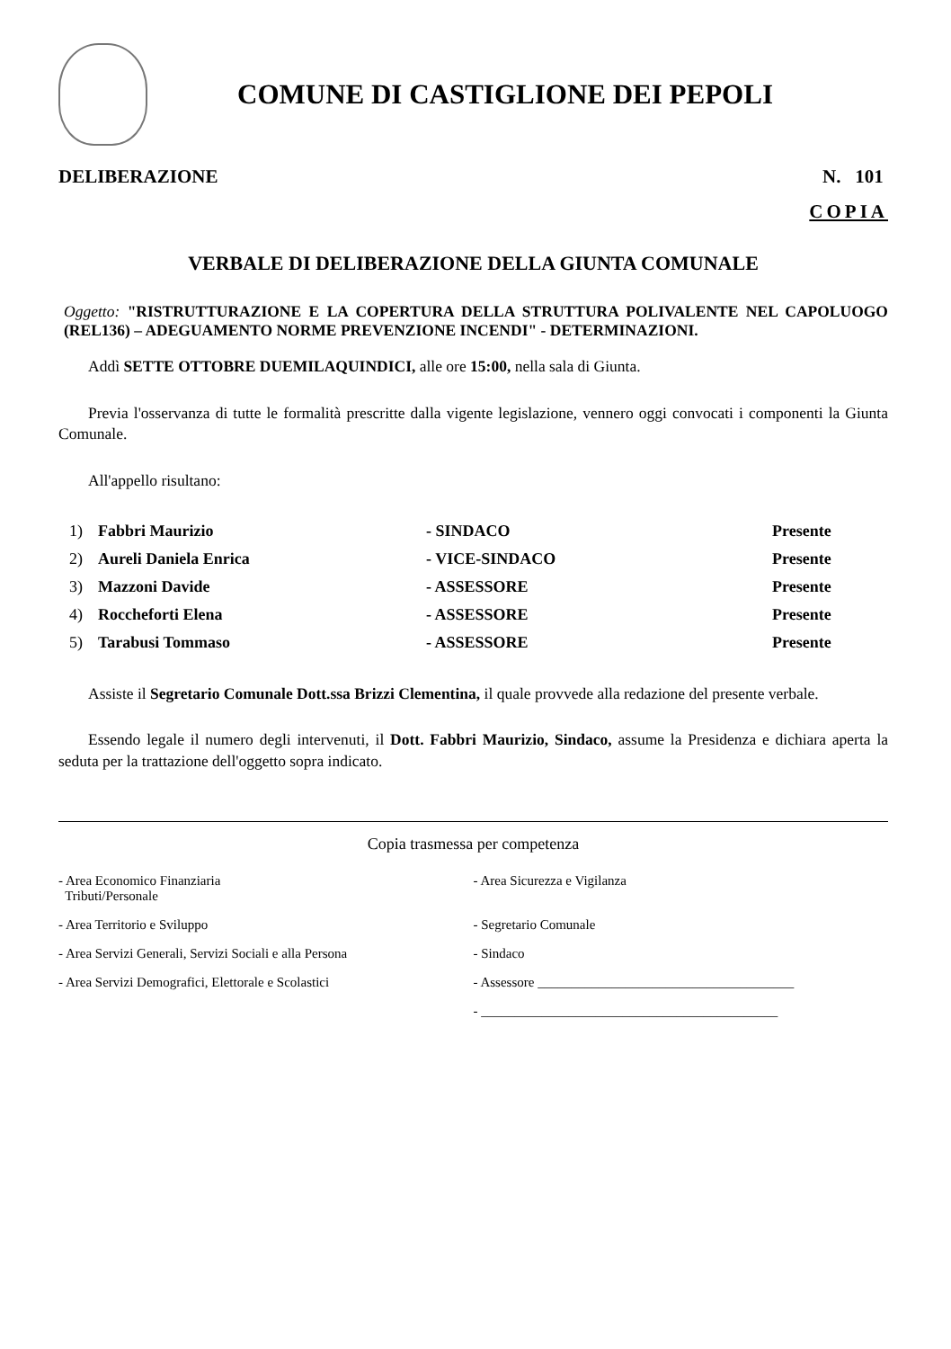COMUNE DI CASTIGLIONE DEI PEPOLI
DELIBERAZIONE N. 101
COPIA
VERBALE DI DELIBERAZIONE DELLA GIUNTA COMUNALE
Oggetto: "RISTRUTTURAZIONE E LA COPERTURA DELLA STRUTTURA POLIVALENTE NEL CAPOLUOGO (REL136) – ADEGUAMENTO NORME PREVENZIONE INCENDI" - DETERMINAZIONI.
Addì SETTE OTTOBRE DUEMILAQUINDICI, alle ore 15:00, nella sala di Giunta.
Previa l'osservanza di tutte le formalità prescritte dalla vigente legislazione, vennero oggi convocati i componenti la Giunta Comunale.
All'appello risultano:
| 1) | Fabbri Maurizio | - SINDACO | Presente |
| 2) | Aureli Daniela Enrica | - VICE-SINDACO | Presente |
| 3) | Mazzoni Davide | - ASSESSORE | Presente |
| 4) | Roccheforti Elena | - ASSESSORE | Presente |
| 5) | Tarabusi Tommaso | - ASSESSORE | Presente |
Assiste il Segretario Comunale Dott.ssa Brizzi Clementina, il quale provvede alla redazione del presente verbale.
Essendo legale il numero degli intervenuti, il Dott. Fabbri Maurizio, Sindaco, assume la Presidenza e dichiara aperta la seduta per la trattazione dell'oggetto sopra indicato.
Copia trasmessa per competenza
| - Area Economico Finanziaria Tributi/Personale | - Area Sicurezza e Vigilanza |
| - Area Territorio e Sviluppo | - Segretario Comunale |
| - Area Servizi Generali, Servizi Sociali e alla Persona | - Sindaco |
| - Area Servizi Demografici, Elettorale e Scolastici | - Assessore ______________________________________ |
| | - ____________________________________________ |